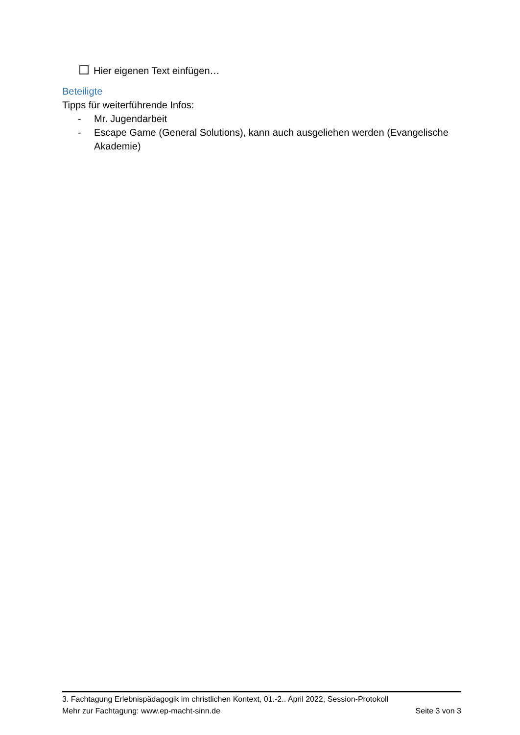Hier eigenen Text einfügen…
Beteiligte
Tipps für weiterführende Infos:
- Mr. Jugendarbeit
- Escape Game (General Solutions), kann auch ausgeliehen werden (Evangelische Akademie)
3. Fachtagung Erlebnispädagogik im christlichen Kontext, 01.-2.. April 2022, Session-Protokoll
Mehr zur Fachtagung: www.ep-macht-sinn.de Seite 3 von 3